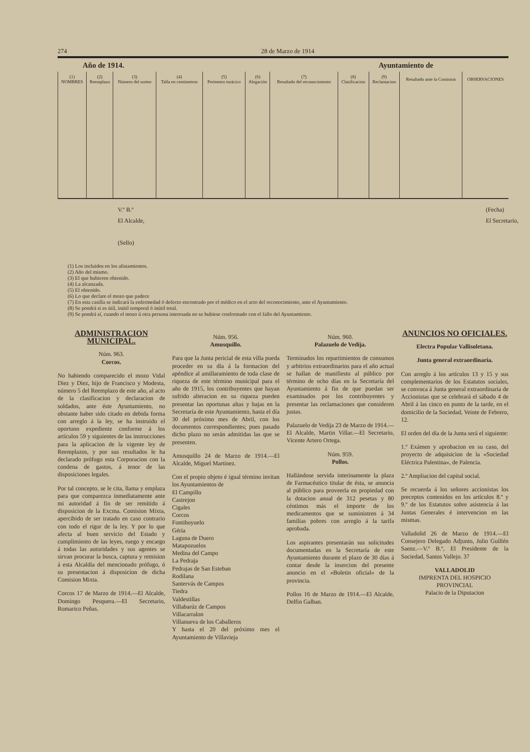274 28 de Marzo de 1914
Año de 1914. Ayuntamiento de
| (1) NOMBRES | (2) Reemplazo | (3) Número del sorteo | (4) Talla en centímetros | (5) Perímetro torácico | (6) Alegación | (7) Resultado del reconocimiento | (8) Clasificacion | (9) Reclamacion | Resultado ante la Comision | OBSERVACIONES |
| --- | --- | --- | --- | --- | --- | --- | --- | --- | --- | --- |
V.º B.º
El Alcalde,
(Sello)
(Fecha)
El Secretario,
(1) Los incluidos en los alistamientos.
(2) Año del mismo.
(3) El que hubieren obtenido.
(4) La alcanzada.
(5) El obtenido.
(6) Lo que declare el mozo que padece
(7) En esta casilla se indicará la enfermedad ó defecto encontrado por el médico en el acto del reconocimiento, ante el Ayuntamiento.
(8) Se pondrá si es útil, inútil temporal ó inútil total.
(9) Se pondrá sí, cuando el mozo ú otra persona interesada no se hubiese conformado con el fallo del Ayuntamiento.
ADMINISTRACION MUNICIPAL.
Núm. 963.
Corcos.
No habiendo comparecido el mozo Vidal Diez y Diez, hijo de Francisco y Modesta, número 5 del Reemplazo de este año, al acto de la clasificacion y declaracion de soldados, ante éste Ayuntamiento, no obstante haber sido citado en debida forma con arreglo á la ley, se ha instruido el oportuno expediente conforme á los artículos 59 y siguientes de las instrucciones para la aplicacion de la vigente ley de Reemplazos, y por sus resultados le ha declarado prófugo esta Corporacion con la condena de gastos, á tenor de las disposiciones legales.
Por tal concepto, se le cita, llama y emplaza para que comparezca inmediatamente ante mi autoridad á fin de ser remitido á disposicion de la Excma. Comision Mixta, apercibido de ser tratado en caso contrario con todo el rigor de la ley. Y por lo que afecta al buen servicio del Estado y cumplimiento de las leyes, ruego y encargo á todas las autoridades y sus agentes se sirvan procurar la busca, captura y remision á esta Alcaldía del mencionado prófugo, ó su presentacion á disposicion de dicha Comision Mixta.
Corcos 17 de Marzo de 1914.—El Alcalde, Domingo Pesquera.—El Secretario, Romarico Peñas.
Núm. 956.
Amusquillo.
Para que la Junta pericial de esta villa pueda proceder en su día á la formacion del apéndice al amillaramiento de toda clase de riqueza de este término municipal para el año de 1915, los contribuyentes que hayan sufrido alteracion en su riqueza pueden presentar las oportunas altas y bajas en la Secretaría de este Ayuntamiento, hasta el día 30 del próximo mes de Abril, con los documentos correspondientes; pues pasado dicho plazo no serán admitidas las que se presenten.
Amusquillo 24 de Marzo de 1914.—El Alcalde, Miguel Martinez.
Con el propio objeto é igual término invitan los Ayuntamientos de
El Campillo
Castrejon
Cigales
Corcos
Fontihoyuelo
Géria
Laguna de Duero
Matapozuelos
Medina del Campo
La Pedraja
Pedrajas de San Esteban
Rodilana
Santervás de Campos
Tiedra
Valdestillas
Villabarúz de Campos
Villacarralon
Villanueva de los Caballeros
Y hasta el 20 del próximo mes el Ayuntamiento de Villavieja
Núm. 960.
Palazuelo de Vedija.
Terminados los repartimientos de consumos y arbitrios extraordinarios para el año actual se hallan de manifiesto al público por término de ocho días en la Secretaría del Ayuntamiento á fin de que puedan ser examinados por los contribuyentes y presentar las reclamaciones que consideren justas.
Palazuelo de Vedija 23 de Marzo de 1914.—El Alcalde, Martin Villar.—El Secretario, Vicente Artero Ortega.
Núm. 959.
Pollos.
Hallándose servida interinamente la plaza de Farmacéutico titular de ésta, se anuncia al público para proveerla en propiedad con la dotacion anual de 312 pesetas y 80 céntimos más el importe de los medicamentos que se suministren á 34 familias pobres con arreglo á la tarifa aprobada.
Los aspirantes presentarán sus solicitudes documentadas en la Secretaría de este Ayuntamiento durante el plazo de 30 días á contar desde la insercion del presente anuncio en el «Boletin oficial» de la provincia.
Pollos 16 de Marzo de 1914.—El Alcalde, Delfin Galban.
ANUNCIOS NO OFICIALES.
Electra Popular Vallisoletana.
Junta general extraordinaria.
Con arreglo á los artículos 13 y 15 y sus complementarios de los Estatutos sociales, se convoca á Junta general extraordinaria de Accionistas que se celebrará el sábado 4 de Abril á las cinco en punto de la tarde, en el domicilio de la Sociedad, Veinte de Febrero, 12.
El orden del día de la Junta será el siguiente:
1.º Exámen y aprobacion en su caso, del proyecto de adquisicion de la «Sociedad Eléctrica Palentina», de Palencia.
2.º Ampliacion del capital social.
Se recuerda á los señores accionistas los preceptos contenidos en los artículos 8.º y 9.º de los Estatutos sobre asistencia á las Juntas Generales é intervencion en las mismas.
Valladolid 26 de Marzo de 1914.—El Consejero Delegado Adjunto, Julio Guillén Saenz.—V.º B.º, El Presidente de la Sociedad, Santos Vallejo. 37
VALLADOLID
IMPRENTA DEL HOSPICIO PROVINCIAL
Palacio de la Diputacion